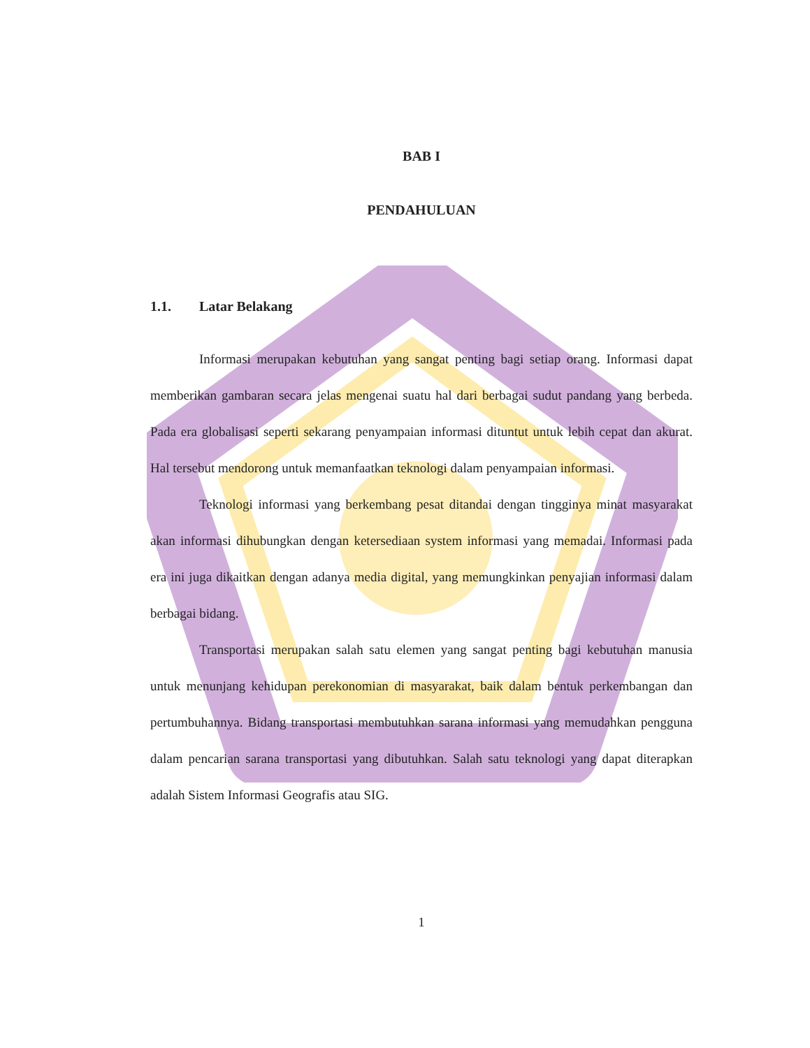BAB I
PENDAHULUAN
1.1. Latar Belakang
Informasi merupakan kebutuhan yang sangat penting bagi setiap orang. Informasi dapat memberikan gambaran secara jelas mengenai suatu hal dari berbagai sudut pandang yang berbeda. Pada era globalisasi seperti sekarang penyampaian informasi dituntut untuk lebih cepat dan akurat. Hal tersebut mendorong untuk memanfaatkan teknologi dalam penyampaian informasi.
Teknologi informasi yang berkembang pesat ditandai dengan tingginya minat masyarakat akan informasi dihubungkan dengan ketersediaan system informasi yang memadai. Informasi pada era ini juga dikaitkan dengan adanya media digital, yang memungkinkan penyajian informasi dalam berbagai bidang.
Transportasi merupakan salah satu elemen yang sangat penting bagi kebutuhan manusia untuk menunjang kehidupan perekonomian di masyarakat, baik dalam bentuk perkembangan dan pertumbuhannya. Bidang transportasi membutuhkan sarana informasi yang memudahkan pengguna dalam pencarian sarana transportasi yang dibutuhkan. Salah satu teknologi yang dapat diterapkan adalah Sistem Informasi Geografis atau SIG.
1